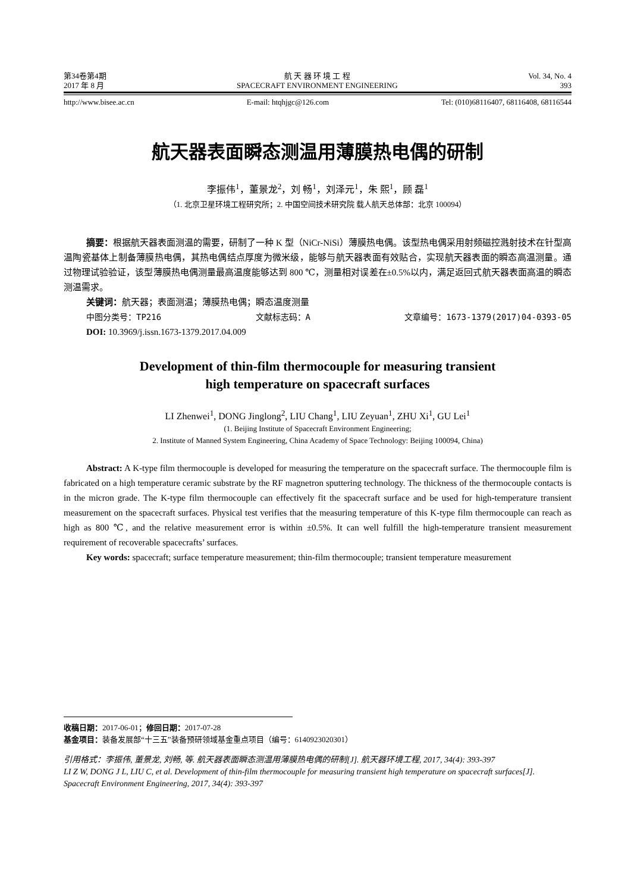第34卷第4期
2017 年 8 月
航 天 器 环 境 工 程
SPACECRAFT ENVIRONMENT ENGINEERING
Vol. 34, No. 4
393
http://www.bisee.ac.cn E-mail: htqhjgc@126.com Tel: (010)68116407, 68116408, 68116544
航天器表面瞬态测温用薄膜热电偶的研制
李振伟<sup>1</sup>，董景龙<sup>2</sup>，刘 畅<sup>1</sup>，刘泽元<sup>1</sup>，朱 熙<sup>1</sup>，顾 磊<sup>1</sup>
（1. 北京卫星环境工程研究所；2. 中国空间技术研究院 载人航天总体部：北京 100094）
摘要：根据航天器表面测温的需要，研制了一种 K 型（NiCr-NiSi）薄膜热电偶。该型热电偶采用射频磁控溅射技术在针型高温陶瓷基体上制备薄膜热电偶，其热电偶结点厚度为微米级，能够与航天器表面有效贴合，实现航天器表面的瞬态高温测量。通过物理试验验证，该型薄膜热电偶测量最高温度能够达到 800 ℃，测量相对误差在±0.5%以内，满足返回式航天器表面高温的瞬态测温需求。
关键词：航天器；表面测温；薄膜热电偶；瞬态温度测量
中图分类号：TP216 文献标志码：A 文章编号：1673-1379(2017)04-0393-05
DOI: 10.3969/j.issn.1673-1379.2017.04.009
Development of thin-film thermocouple for measuring transient
high temperature on spacecraft surfaces
LI Zhenwei<sup>1</sup>, DONG Jinglong<sup>2</sup>, LIU Chang<sup>1</sup>, LIU Zeyuan<sup>1</sup>, ZHU Xi<sup>1</sup>, GU Lei<sup>1</sup>
(1. Beijing Institute of Spacecraft Environment Engineering;
2. Institute of Manned System Engineering, China Academy of Space Technology: Beijing 100094, China)
Abstract: A K-type film thermocouple is developed for measuring the temperature on the spacecraft surface. The thermocouple film is fabricated on a high temperature ceramic substrate by the RF magnetron sputtering technology. The thickness of the thermocouple contacts is in the micron grade. The K-type film thermocouple can effectively fit the spacecraft surface and be used for high-temperature transient measurement on the spacecraft surfaces. Physical test verifies that the measuring temperature of this K-type film thermocouple can reach as high as 800 ℃, and the relative measurement error is within ±0.5%. It can well fulfill the high-temperature transient measurement requirement of recoverable spacecrafts’ surfaces.
Key words: spacecraft; surface temperature measurement; thin-film thermocouple; transient temperature measurement
收稿日期：2017-06-01；修回日期：2017-07-28
基金项目：装备发展部“十三五”装备预研领域基金重点项目（编号：6140923020301）
引用格式：李振伟, 董景龙, 刘畅, 等. 航天器表面瞬态测温用薄膜热电偶的研制[J]. 航天器环境工程, 2017, 34(4): 393-397
LI Z W, DONG J L, LIU C, et al. Development of thin-film thermocouple for measuring transient high temperature on spacecraft surfaces[J]. Spacecraft Environment Engineering, 2017, 34(4): 393-397